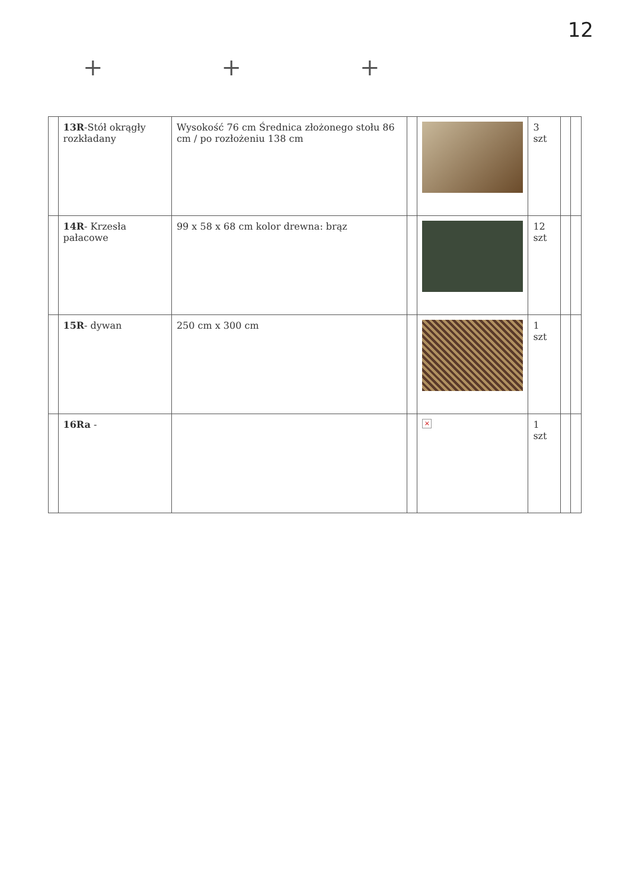12
+ + +
| | 13R -Stół okrągły rozkładany | Wysokość 76 cm Średnica złożonego stołu 86 cm / po rozłożeniu 138 cm | | | 3 szt | | |
| | 14R - Krzesła pałacowe | 99 x 58 x 68 cm kolor drewna: brąz | | | 12 szt | | |
| | 15R - dywan | 250 cm x 300 cm | | | 1 szt | | |
| | 16Ra - | | | × | 1 szt | | |